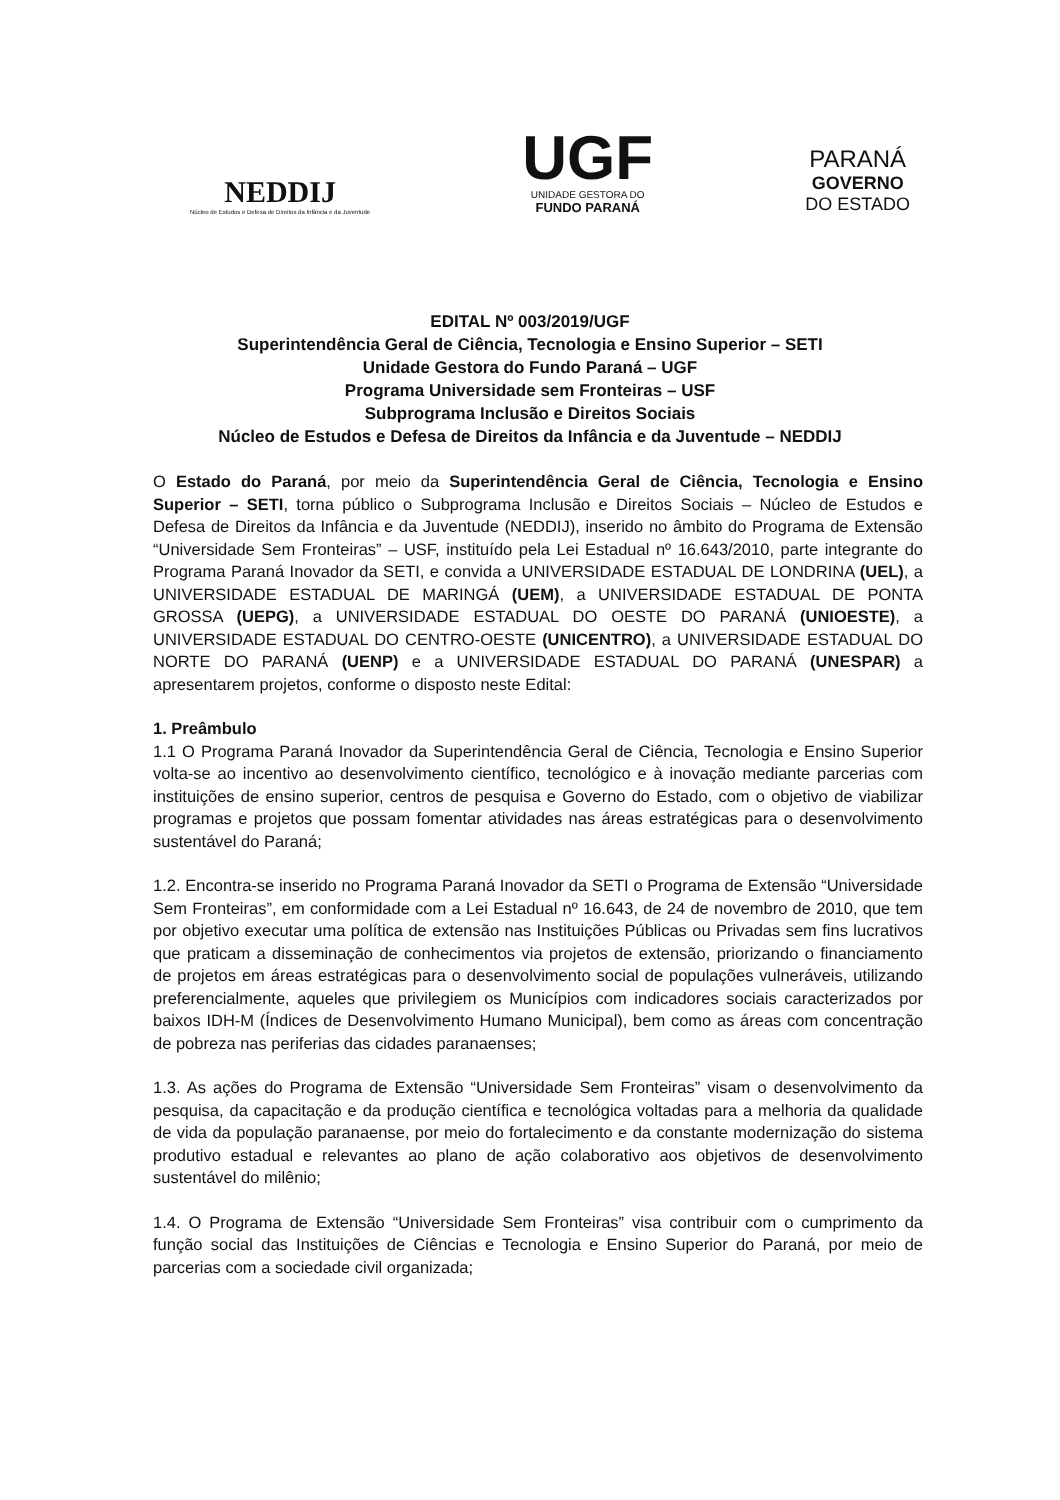NEDDIJ
Núcleo de Estudos e Defesa de Direitos da Infância e da Juventude
UGF
UNIDADE GESTORA DO
FUNDO PARANÁ
PARANÁ
GOVERNO
DO ESTADO
EDITAL Nº 003/2019/UGF
Superintendência Geral de Ciência, Tecnologia e Ensino Superior – SETI
Unidade Gestora do Fundo Paraná – UGF
Programa Universidade sem Fronteiras – USF
Subprograma Inclusão e Direitos Sociais
Núcleo de Estudos e Defesa de Direitos da Infância e da Juventude – NEDDIJ
O Estado do Paraná, por meio da Superintendência Geral de Ciência, Tecnologia e Ensino Superior – SETI, torna público o Subprograma Inclusão e Direitos Sociais – Núcleo de Estudos e Defesa de Direitos da Infância e da Juventude (NEDDIJ), inserido no âmbito do Programa de Extensão “Universidade Sem Fronteiras” – USF, instituído pela Lei Estadual nº 16.643/2010, parte integrante do Programa Paraná Inovador da SETI, e convida a UNIVERSIDADE ESTADUAL DE LONDRINA (UEL), a UNIVERSIDADE ESTADUAL DE MARINGÁ (UEM), a UNIVERSIDADE ESTADUAL DE PONTA GROSSA (UEPG), a UNIVERSIDADE ESTADUAL DO OESTE DO PARANÁ (UNIOESTE), a UNIVERSIDADE ESTADUAL DO CENTRO-OESTE (UNICENTRO), a UNIVERSIDADE ESTADUAL DO NORTE DO PARANÁ (UENP) e a UNIVERSIDADE ESTADUAL DO PARANÁ (UNESPAR) a apresentarem projetos, conforme o disposto neste Edital:
1. Preâmbulo
1.1 O Programa Paraná Inovador da Superintendência Geral de Ciência, Tecnologia e Ensino Superior volta-se ao incentivo ao desenvolvimento científico, tecnológico e à inovação mediante parcerias com instituições de ensino superior, centros de pesquisa e Governo do Estado, com o objetivo de viabilizar programas e projetos que possam fomentar atividades nas áreas estratégicas para o desenvolvimento sustentável do Paraná;
1.2. Encontra-se inserido no Programa Paraná Inovador da SETI o Programa de Extensão “Universidade Sem Fronteiras”, em conformidade com a Lei Estadual nº 16.643, de 24 de novembro de 2010, que tem por objetivo executar uma política de extensão nas Instituições Públicas ou Privadas sem fins lucrativos que praticam a disseminação de conhecimentos via projetos de extensão, priorizando o financiamento de projetos em áreas estratégicas para o desenvolvimento social de populações vulneráveis, utilizando preferencialmente, aqueles que privilegiem os Municípios com indicadores sociais caracterizados por baixos IDH-M (Índices de Desenvolvimento Humano Municipal), bem como as áreas com concentração de pobreza nas periferias das cidades paranaenses;
1.3. As ações do Programa de Extensão “Universidade Sem Fronteiras” visam o desenvolvimento da pesquisa, da capacitação e da produção científica e tecnológica voltadas para a melhoria da qualidade de vida da população paranaense, por meio do fortalecimento e da constante modernização do sistema produtivo estadual e relevantes ao plano de ação colaborativo aos objetivos de desenvolvimento sustentável do milênio;
1.4. O Programa de Extensão “Universidade Sem Fronteiras” visa contribuir com o cumprimento da função social das Instituições de Ciências e Tecnologia e Ensino Superior do Paraná, por meio de parcerias com a sociedade civil organizada;